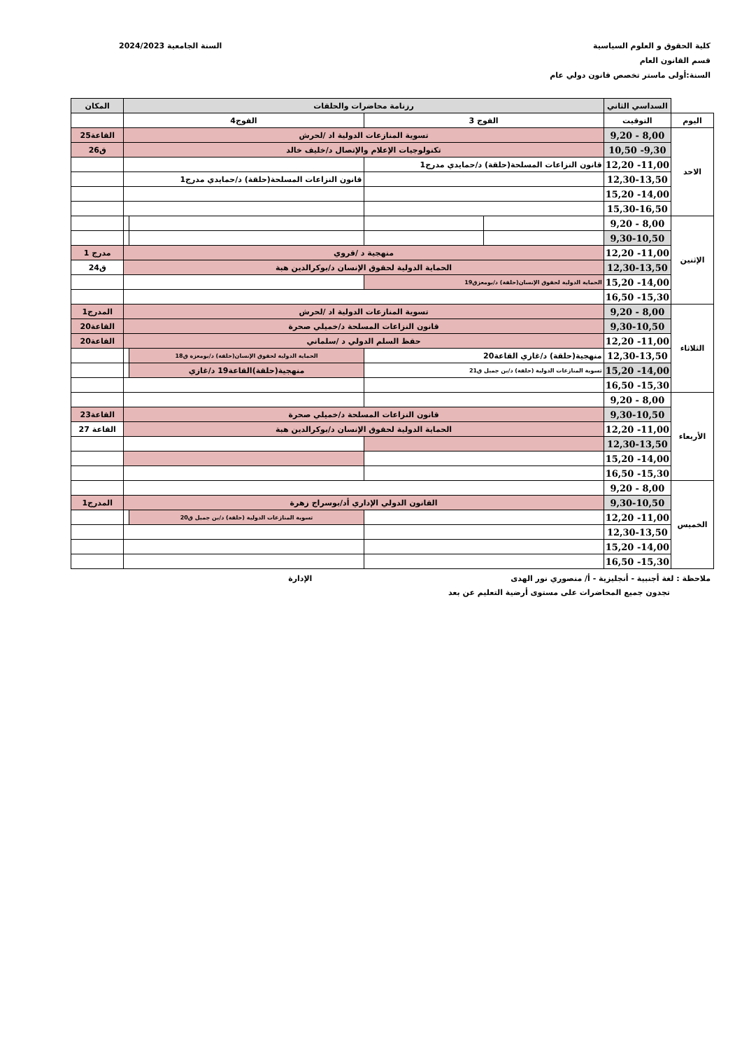كلية الحقوق و العلوم السياسية
قسم القانون العام
السنة:أولى ماستر تخصص قانون دولي عام
السنة الجامعية 2024/2023
| | السداسي الثاني | رزنامة محاضرات والحلقات | | | | المكان |
| اليوم | التوقيت | الفوج 3 | | الفوج4 | | |
| الاحد | 8,00 - 9,20 | تسوية المنازعات الدولية اد /لحرش | | | | القاعة25 |
| | 9,30- 10,50 | تكنولوجيات الإعلام والإتصال د/خليف خالد | | | | ق26 |
| | 11,00- 12,20 | قانون النزاعات المسلحة(حلقة) د/حمايدي مدرج1 | | | | |
| | 12,30-13,50 | | | قانون النزاعات المسلحة(حلقة) د/حمايدي مدرج1 | | |
| | 14,00- 15,20 | | | | | |
| | 15,30-16,50 | | | | | |
| الإثنين | 8,00 - 9,20 | | | | | |
| | 9,30-10,50 | | | | | |
| | 11,00- 12,20 | منهجية د /قروي | | | | مدرج 1 |
| | 12,30-13,50 | الحماية الدولية لحقوق الإنسان د/بوكرالدين هبة | | | | ق24 |
| | 14,00- 15,20 | الحماية الدولية لحقوق الإنسان(حلقة) د/بومعزق19 | | | | |
| | 15,30- 16,50 | | | | | |
| الثلاثاء | 8,00 - 9,20 | تسوية المنازعات الدولية اد /لحرش | | | | المدرج1 |
| | 9,30-10,50 | قانون النزاعات المسلحة د/خميلي صحرة | | | | القاعة20 |
| | 11,00- 12,20 | حقظ السلم الدولي د /سلماني | | | | القاعة20 |
| | 12,30-13,50 | منهجية(حلقة) د/غازي القاعة20 | | الحماية الدولية لحقوق الإنسان(حلقة) د/بومعزة ق18 | | |
| | 14,00- 15,20 | تسوية المنازعات الدولية (حلقة) د/بن جميل ق21 | | منهجية(حلقة)القاعة19 د/غازي | | |
| | 15,30- 16,50 | | | | | |
| الأربعاء | 8,00 - 9,20 | | | | | |
| | 9,30-10,50 | قانون النزاعات المسلحة د/خميلي صحرة | | | | القاعة23 |
| | 11,00- 12,20 | الحماية الدولية لحقوق الإنسان د/بوكرالدين هبة | | | | القاعة 27 |
| | 12,30-13,50 | | | | | |
| | 14,00- 15,20 | | | | | |
| | 15,30- 16,50 | | | | | |
| الخميس | 8,00 - 9,20 | | | | | |
| | 9,30-10,50 | القانون الدولي الإداري أد/بوسراج زهرة | | | | المدرج1 |
| | 11,00- 12,20 | | | تسوية المنازعات الدولية (حلقة) د/بن جميل ق20 | | |
| | 12,30-13,50 | | | | | |
| | 14,00- 15,20 | | | | | |
| | 15,30- 16,50 | | | | | |
ملاحظة : لغة أجنبية - أنجليزية - أ/ منصوري نور الهدى الإدارة
تجدون جميع المحاضرات على مستوى أرضية التعليم عن بعد